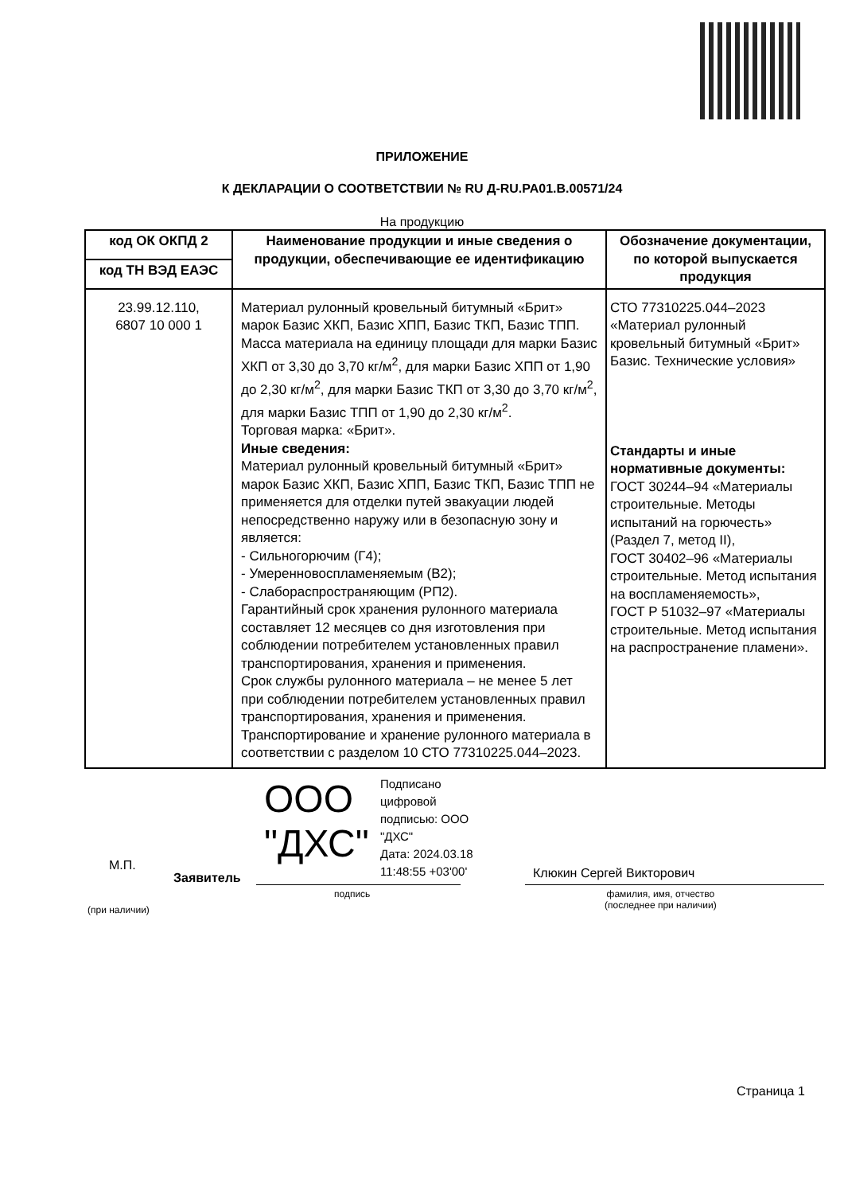ПРИЛОЖЕНИЕ
К ДЕКЛАРАЦИИ О СООТВЕТСТВИИ № RU Д-RU.PA01.B.00571/24
На продукцию
| код ОК ОКПД 2 | Наименование продукции и иные сведения о продукции, обеспечивающие ее идентификацию | Обозначение документации, по которой выпускается продукция |
| --- | --- | --- |
| код ТН ВЭД ЕАЭС | | |
| 23.99.12.110, 6807 10 000 1 | Материал рулонный кровельный битумный «Брит» марок Базис ХКП, Базис ХПП, Базис ТКП, Базис ТПП. Масса материала на единицу площади для марки Базис ХКП от 3,30 до 3,70 кг/м<sup>2</sup>, для марки Базис ХПП от 1,90 до 2,30 кг/м<sup>2</sup>, для марки Базис ТКП от 3,30 до 3,70 кг/м<sup>2</sup>, для марки Базис ТПП от 1,90 до 2,30 кг/м<sup>2</sup>. Торговая марка: «Брит». Иные сведения: Материал рулонный кровельный битумный «Брит» марок Базис ХКП, Базис ХПП, Базис ТКП, Базис ТПП не применяется для отделки путей эвакуации людей непосредственно наружу или в безопасную зону и является: - Сильногорючим (Г4); - Умеренновоспламеняемым (В2); - Слабораспространяющим (РП2). Гарантийный срок хранения рулонного материала составляет 12 месяцев со дня изготовления при соблюдении потребителем установленных правил транспортирования, хранения и применения. Срок службы рулонного материала – не менее 5 лет при соблюдении потребителем установленных правил транспортирования, хранения и применения. Транспортирование и хранение рулонного материала в соответствии с разделом 10 СТО 77310225.044–2023. | СТО 77310225.044–2023 «Материал рулонный кровельный битумный «Брит» Базис. Технические условия» Стандарты и иные нормативные документы: ГОСТ 30244–94 «Материалы строительные. Методы испытаний на горючесть» (Раздел 7, метод II), ГОСТ 30402–96 «Материалы строительные. Метод испытания на воспламеняемость», ГОСТ Р 51032–97 «Материалы строительные. Метод испытания на распространение пламени». |
М.П.
Заявитель
ООО
"ДХС"
Подписано
цифровой
подписью: ООО
"ДХС"
Дата: 2024.03.18
11:48:55 +03'00'
подпись
(при наличии)
Клюкин Сергей Викторович
фамилия, имя, отчество
(последнее при наличии)
Страница 1